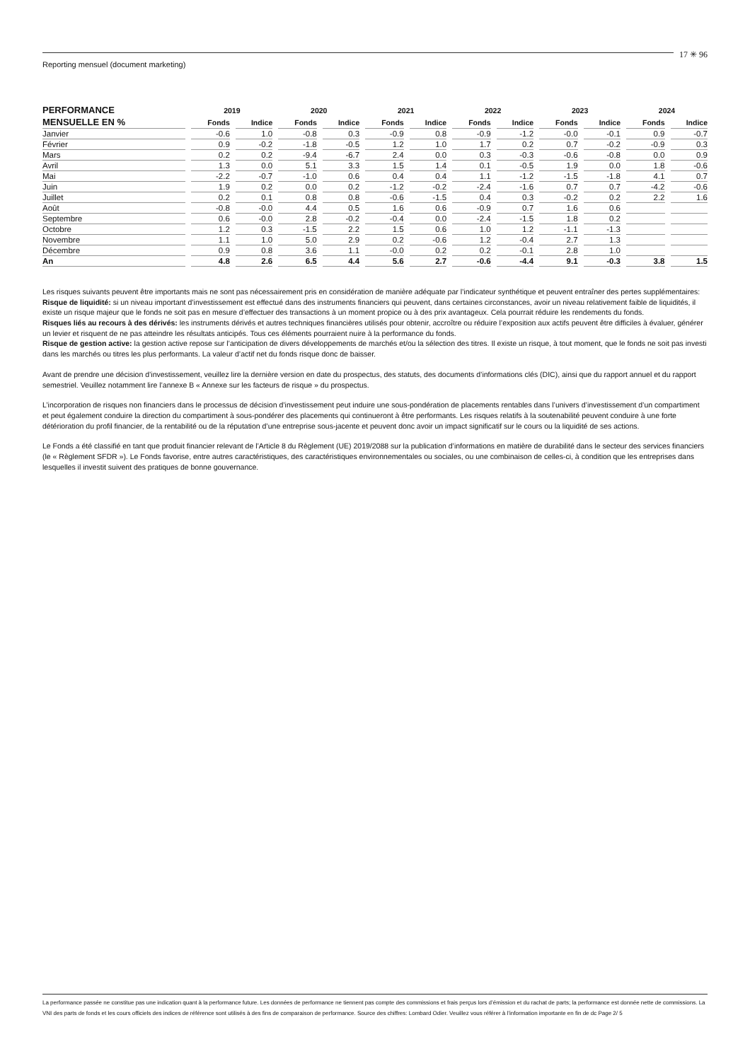17 ✳ 96
Reporting mensuel (document marketing)
| PERFORMANCE | 2019 | | 2020 | | 2021 | | 2022 | | 2023 | | 2024 | |
| --- | --- | --- | --- | --- | --- | --- | --- | --- | --- | --- | --- | --- |
| MENSUELLE EN % | Fonds | Indice | Fonds | Indice | Fonds | Indice | Fonds | Indice | Fonds | Indice | Fonds | Indice |
| Janvier | -0.6 | 1.0 | -0.8 | 0.3 | -0.9 | 0.8 | -0.9 | -1.2 | -0.0 | -0.1 | 0.9 | -0.7 |
| Février | 0.9 | -0.2 | -1.8 | -0.5 | 1.2 | 1.0 | 1.7 | 0.2 | 0.7 | -0.2 | -0.9 | 0.3 |
| Mars | 0.2 | 0.2 | -9.4 | -6.7 | 2.4 | 0.0 | 0.3 | -0.3 | -0.6 | -0.8 | 0.0 | 0.9 |
| Avril | 1.3 | 0.0 | 5.1 | 3.3 | 1.5 | 1.4 | 0.1 | -0.5 | 1.9 | 0.0 | 1.8 | -0.6 |
| Mai | -2.2 | -0.7 | -1.0 | 0.6 | 0.4 | 0.4 | 1.1 | -1.2 | -1.5 | -1.8 | 4.1 | 0.7 |
| Juin | 1.9 | 0.2 | 0.0 | 0.2 | -1.2 | -0.2 | -2.4 | -1.6 | 0.7 | 0.7 | -4.2 | -0.6 |
| Juillet | 0.2 | 0.1 | 0.8 | 0.8 | -0.6 | -1.5 | 0.4 | 0.3 | -0.2 | 0.2 | 2.2 | 1.6 |
| Août | -0.8 | -0.0 | 4.4 | 0.5 | 1.6 | 0.6 | -0.9 | 0.7 | 1.6 | 0.6 | | |
| Septembre | 0.6 | -0.0 | 2.8 | -0.2 | -0.4 | 0.0 | -2.4 | -1.5 | 1.8 | 0.2 | | |
| Octobre | 1.2 | 0.3 | -1.5 | 2.2 | 1.5 | 0.6 | 1.0 | 1.2 | -1.1 | -1.3 | | |
| Novembre | 1.1 | 1.0 | 5.0 | 2.9 | 0.2 | -0.6 | 1.2 | -0.4 | 2.7 | 1.3 | | |
| Décembre | 0.9 | 0.8 | 3.6 | 1.1 | -0.0 | 0.2 | 0.2 | -0.1 | 2.8 | 1.0 | | |
| An | 4.8 | 2.6 | 6.5 | 4.4 | 5.6 | 2.7 | -0.6 | -4.4 | 9.1 | -0.3 | 3.8 | 1.5 |
Les risques suivants peuvent être importants mais ne sont pas nécessairement pris en considération de manière adéquate par l’indicateur synthétique et peuvent entraîner des pertes supplémentaires:
Risque de liquidité: si un niveau important d’investissement est effectué dans des instruments financiers qui peuvent, dans certaines circonstances, avoir un niveau relativement faible de liquidités, il existe un risque majeur que le fonds ne soit pas en mesure d’effectuer des transactions à un moment propice ou à des prix avantageux. Cela pourrait réduire les rendements du fonds.
Risques liés au recours à des dérivés: les instruments dérivés et autres techniques financières utilisés pour obtenir, accroître ou réduire l’exposition aux actifs peuvent être difficiles à évaluer, générer un levier et risquent de ne pas atteindre les résultats anticipés. Tous ces éléments pourraient nuire à la performance du fonds.
Risque de gestion active: la gestion active repose sur l’anticipation de divers développements de marchés et/ou la sélection des titres. Il existe un risque, à tout moment, que le fonds ne soit pas investi dans les marchés ou titres les plus performants. La valeur d’actif net du fonds risque donc de baisser.
Avant de prendre une décision d’investissement, veuillez lire la dernière version en date du prospectus, des statuts, des documents d’informations clés (DIC), ainsi que du rapport annuel et du rapport semestriel. Veuillez notamment lire l’annexe B « Annexe sur les facteurs de risque » du prospectus.
L’incorporation de risques non financiers dans le processus de décision d’investissement peut induire une sous-pondération de placements rentables dans l’univers d’investissement d’un compartiment et peut également conduire la direction du compartiment à sous-pondérer des placements qui continueront à être performants. Les risques relatifs à la soutenabilité peuvent conduire à une forte détérioration du profil financier, de la rentabilité ou de la réputation d’une entreprise sous-jacente et peuvent donc avoir un impact significatif sur le cours ou la liquidité de ses actions.
Le Fonds a été classifié en tant que produit financier relevant de l’Article 8 du Règlement (UE) 2019/2088 sur la publication d’informations en matière de durabilité dans le secteur des services financiers (le « Règlement SFDR »). Le Fonds favorise, entre autres caractéristiques, des caractéristiques environnementales ou sociales, ou une combinaison de celles-ci, à condition que les entreprises dans lesquelles il investit suivent des pratiques de bonne gouvernance.
La performance passée ne constitue pas une indication quant à la performance future. Les données de performance ne tiennent pas compte des commissions et frais perçus lors d’émission et du rachat de parts; la performance est donnée nette de commissions. La VNI des parts de fonds et les cours officiels des indices de référence sont utilisés à des fins de comparaison de performance. Source des chiffres: Lombard Odier. Veuillez vous référer à l’information importante en fin de dc Page 2/ 5